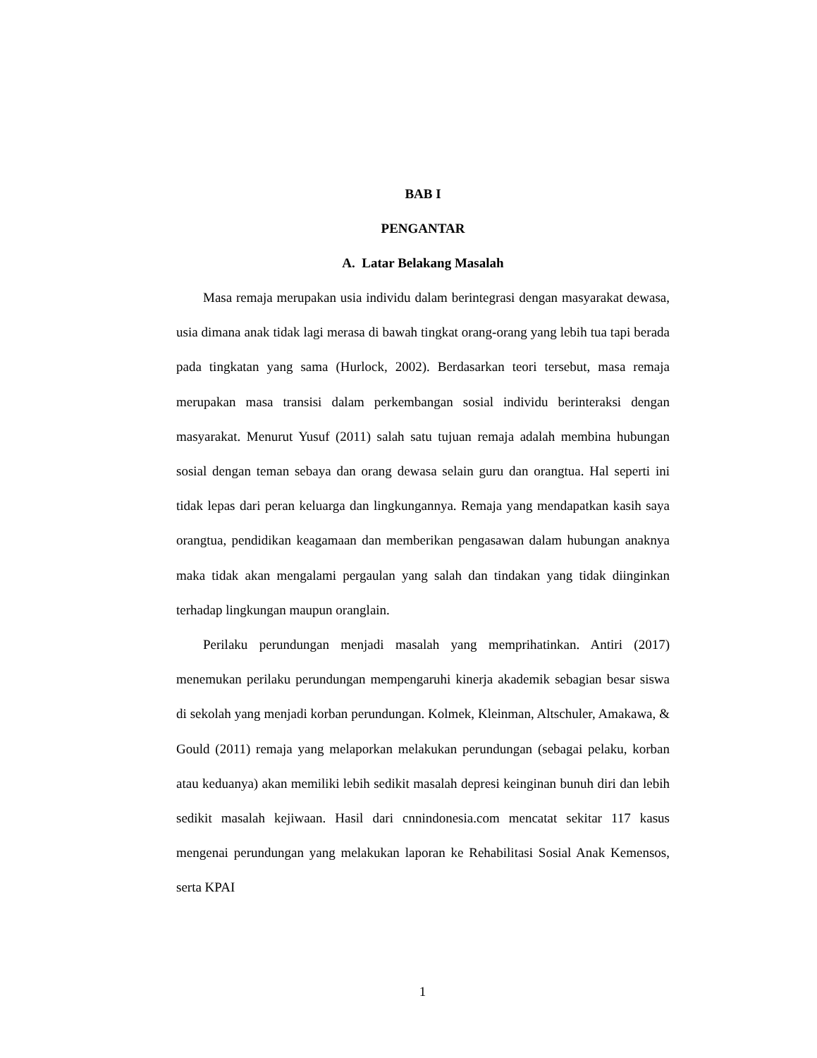BAB I
PENGANTAR
A. Latar Belakang Masalah
Masa remaja merupakan usia individu dalam berintegrasi dengan masyarakat dewasa, usia dimana anak tidak lagi merasa di bawah tingkat orang-orang yang lebih tua tapi berada pada tingkatan yang sama (Hurlock, 2002). Berdasarkan teori tersebut, masa remaja merupakan masa transisi dalam perkembangan sosial individu berinteraksi dengan masyarakat. Menurut Yusuf (2011) salah satu tujuan remaja adalah membina hubungan sosial dengan teman sebaya dan orang dewasa selain guru dan orangtua. Hal seperti ini tidak lepas dari peran keluarga dan lingkungannya. Remaja yang mendapatkan kasih saya orangtua, pendidikan keagamaan dan memberikan pengasawan dalam hubungan anaknya maka tidak akan mengalami pergaulan yang salah dan tindakan yang tidak diinginkan terhadap lingkungan maupun oranglain.
Perilaku perundungan menjadi masalah yang memprihatinkan. Antiri (2017) menemukan perilaku perundungan mempengaruhi kinerja akademik sebagian besar siswa di sekolah yang menjadi korban perundungan. Kolmek, Kleinman, Altschuler, Amakawa, & Gould (2011) remaja yang melaporkan melakukan perundungan (sebagai pelaku, korban atau keduanya) akan memiliki lebih sedikit masalah depresi keinginan bunuh diri dan lebih sedikit masalah kejiwaan. Hasil dari cnnindonesia.com mencatat sekitar 117 kasus mengenai perundungan yang melakukan laporan ke Rehabilitasi Sosial Anak Kemensos, serta KPAI
1